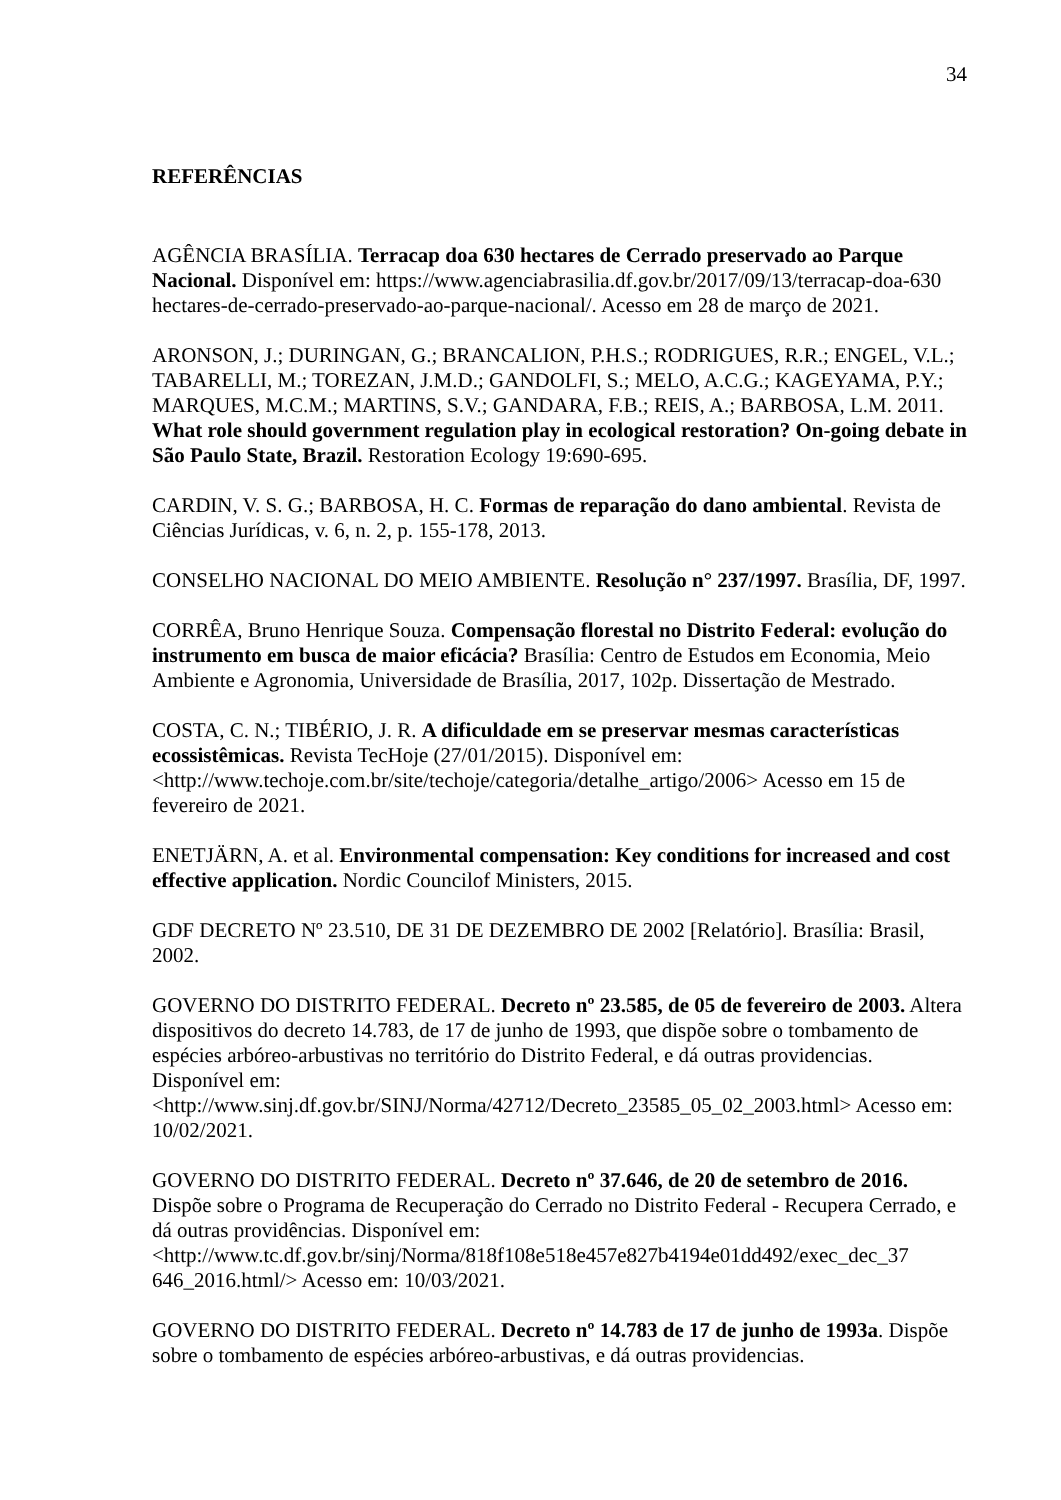34
REFERÊNCIAS
AGÊNCIA BRASÍLIA. Terracap doa 630 hectares de Cerrado preservado ao Parque Nacional. Disponível em: https://www.agenciabrasilia.df.gov.br/2017/09/13/terracap-doa-630 hectares-de-cerrado-preservado-ao-parque-nacional/. Acesso em 28 de março de 2021.
ARONSON, J.; DURINGAN, G.; BRANCALION, P.H.S.; RODRIGUES, R.R.; ENGEL, V.L.; TABARELLI, M.; TOREZAN, J.M.D.; GANDOLFI, S.; MELO, A.C.G.; KAGEYAMA, P.Y.; MARQUES, M.C.M.; MARTINS, S.V.; GANDARA, F.B.; REIS, A.; BARBOSA, L.M. 2011. What role should government regulation play in ecological restoration? On-going debate in São Paulo State, Brazil. Restoration Ecology 19:690-695.
CARDIN, V. S. G.; BARBOSA, H. C. Formas de reparação do dano ambiental. Revista de Ciências Jurídicas, v. 6, n. 2, p. 155-178, 2013.
CONSELHO NACIONAL DO MEIO AMBIENTE. Resolução n° 237/1997. Brasília, DF, 1997.
CORRÊA, Bruno Henrique Souza. Compensação florestal no Distrito Federal: evolução do instrumento em busca de maior eficácia? Brasília: Centro de Estudos em Economia, Meio Ambiente e Agronomia, Universidade de Brasília, 2017, 102p. Dissertação de Mestrado.
COSTA, C. N.; TIBÉRIO, J. R. A dificuldade em se preservar mesmas características ecossistêmicas. Revista TecHoje (27/01/2015). Disponível em: <http://www.techoje.com.br/site/techoje/categoria/detalhe_artigo/2006> Acesso em 15 de fevereiro de 2021.
ENETJÄRN, A. et al. Environmental compensation: Key conditions for increased and cost effective application. Nordic Councilof Ministers, 2015.
GDF DECRETO Nº 23.510, DE 31 DE DEZEMBRO DE 2002 [Relatório]. Brasília: Brasil, 2002.
GOVERNO DO DISTRITO FEDERAL. Decreto nº 23.585, de 05 de fevereiro de 2003. Altera dispositivos do decreto 14.783, de 17 de junho de 1993, que dispõe sobre o tombamento de espécies arbóreo-arbustivas no território do Distrito Federal, e dá outras providencias. Disponível em: <http://www.sinj.df.gov.br/SINJ/Norma/42712/Decreto_23585_05_02_2003.html> Acesso em: 10/02/2021.
GOVERNO DO DISTRITO FEDERAL. Decreto nº 37.646, de 20 de setembro de 2016. Dispõe sobre o Programa de Recuperação do Cerrado no Distrito Federal - Recupera Cerrado, e dá outras providências. Disponível em:<http://www.tc.df.gov.br/sinj/Norma/818f108e518e457e827b4194e01dd492/exec_dec_37 646_2016.html/> Acesso em: 10/03/2021.
GOVERNO DO DISTRITO FEDERAL. Decreto nº 14.783 de 17 de junho de 1993a. Dispõe sobre o tombamento de espécies arbóreo-arbustivas, e dá outras providencias.